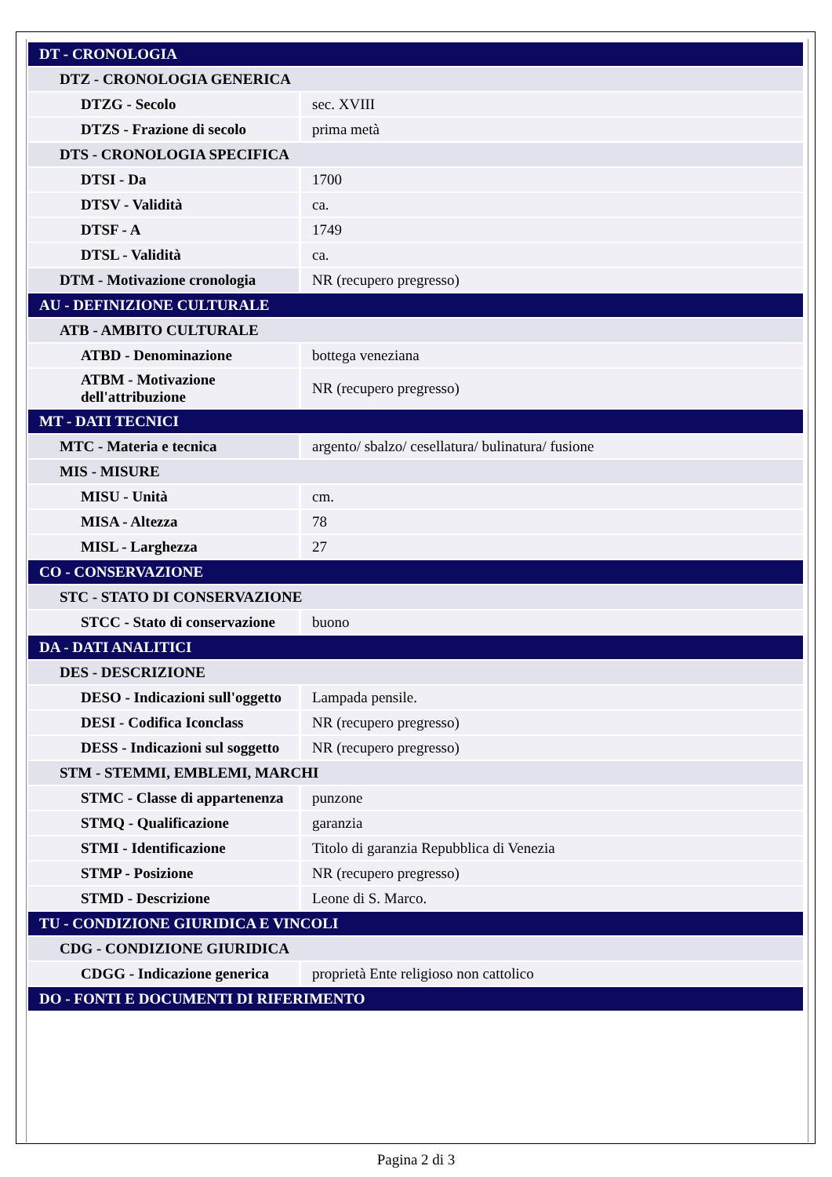| DT - CRONOLOGIA | |
| DTZ - CRONOLOGIA GENERICA | |
| DTZG - Secolo | sec. XVIII |
| DTZS - Frazione di secolo | prima metà |
| DTS - CRONOLOGIA SPECIFICA | |
| DTSI - Da | 1700 |
| DTSV - Validità | ca. |
| DTSF - A | 1749 |
| DTSL - Validità | ca. |
| DTM - Motivazione cronologia | NR (recupero pregresso) |
| AU - DEFINIZIONE CULTURALE | |
| ATB - AMBITO CULTURALE | |
| ATBD - Denominazione | bottega veneziana |
| ATBM - Motivazione dell'attribuzione | NR (recupero pregresso) |
| MT - DATI TECNICI | |
| MTC - Materia e tecnica | argento/ sbalzo/ cesellatura/ bulinatura/ fusione |
| MIS - MISURE | |
| MISU - Unità | cm. |
| MISA - Altezza | 78 |
| MISL - Larghezza | 27 |
| CO - CONSERVAZIONE | |
| STC - STATO DI CONSERVAZIONE | |
| STCC - Stato di conservazione | buono |
| DA - DATI ANALITICI | |
| DES - DESCRIZIONE | |
| DESO - Indicazioni sull'oggetto | Lampada pensile. |
| DESI - Codifica Iconclass | NR (recupero pregresso) |
| DESS - Indicazioni sul soggetto | NR (recupero pregresso) |
| STM - STEMMI, EMBLEMI, MARCHI | |
| STMC - Classe di appartenenza | punzone |
| STMQ - Qualificazione | garanzia |
| STMI - Identificazione | Titolo di garanzia Repubblica di Venezia |
| STMP - Posizione | NR (recupero pregresso) |
| STMD - Descrizione | Leone di S. Marco. |
| TU - CONDIZIONE GIURIDICA E VINCOLI | |
| CDG - CONDIZIONE GIURIDICA | |
| CDGG - Indicazione generica | proprietà Ente religioso non cattolico |
| DO - FONTI E DOCUMENTI DI RIFERIMENTO | |
Pagina 2 di 3